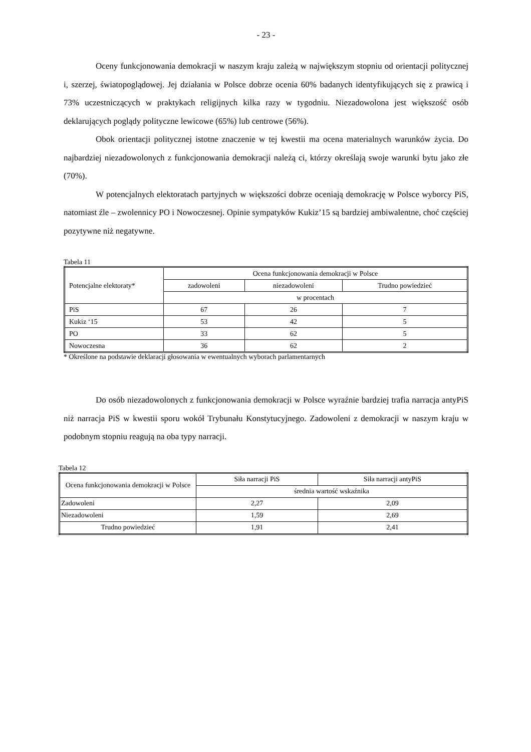- 23 -
Oceny funkcjonowania demokracji w naszym kraju zależą w największym stopniu od orientacji politycznej i, szerzej, światopoglądowej. Jej działania w Polsce dobrze ocenia 60% badanych identyfikujących się z prawicą i 73% uczestniczących w praktykach religijnych kilka razy w tygodniu. Niezadowolona jest większość osób deklarujących poglądy polityczne lewicowe (65%) lub centrowe (56%).
Obok orientacji politycznej istotne znaczenie w tej kwestii ma ocena materialnych warunków życia. Do najbardziej niezadowolonych z funkcjonowania demokracji należą ci, którzy określają swoje warunki bytu jako złe (70%).
W potencjalnych elektoratach partyjnych w większości dobrze oceniają demokrację w Polsce wyborcy PiS, natomiast źle – zwolennicy PO i Nowoczesnej. Opinie sympatyków Kukiz’15 są bardziej ambiwalentne, choć częściej pozytywne niż negatywne.
Tabela 11
| Potencjalne elektoraty* | Ocena funkcjonowania demokracji w Polsce | | |
| --- | --- | --- | --- |
| | zadowoleni | niezadowoleni | Trudno powiedzieć |
| | w procentach | | |
| PiS | 67 | 26 | 7 |
| Kukiz ‘15 | 53 | 42 | 5 |
| PO | 33 | 62 | 5 |
| Nowoczesna | 36 | 62 | 2 |
* Określone na podstawie deklaracji głosowania w ewentualnych wyborach parlamentarnych
Do osób niezadowolonych z funkcjonowania demokracji w Polsce wyraźnie bardziej trafia narracja antyPiS niż narracja PiS w kwestii sporu wokół Trybunału Konstytucyjnego. Zadowoleni z demokracji w naszym kraju w podobnym stopniu reagują na oba typy narracji.
Tabela 12
| Ocena funkcjonowania demokracji w Polsce | Siła narracji PiS | Siła narracji antyPiS |
| --- | --- | --- |
| | średnia wartość wskaźnika | |
| Zadowoleni | 2,27 | 2,09 |
| Niezadowoleni | 1,59 | 2,69 |
| Trudno powiedzieć | 1,91 | 2,41 |